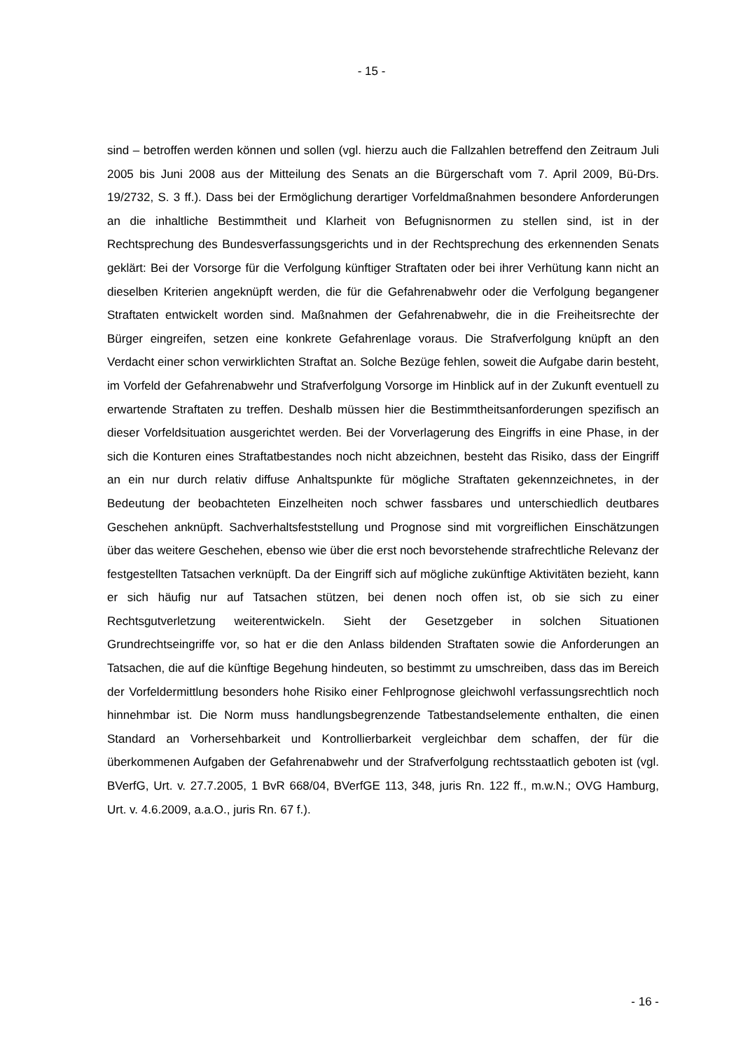- 15 -
sind – betroffen werden können und sollen (vgl. hierzu auch die Fallzahlen betreffend den Zeitraum Juli 2005 bis Juni 2008 aus der Mitteilung des Senats an die Bürgerschaft vom 7. April 2009, Bü-Drs. 19/2732, S. 3 ff.). Dass bei der Ermöglichung derartiger Vorfeld­maßnahmen besondere Anforderungen an die inhaltliche Bestimmtheit und Klarheit von Befugnisnormen zu stellen sind, ist in der Rechtsprechung des Bundesverfassungsge­richts und in der Rechtsprechung des erkennenden Senats geklärt: Bei der Vorsorge für die Verfolgung künftiger Straftaten oder bei ihrer Verhütung kann nicht an dieselben Krite­rien angeknüpft werden, die für die Gefahrenabwehr oder die Verfolgung begangener Straftaten entwickelt worden sind. Maßnahmen der Gefahrenabwehr, die in die Freiheits­rechte der Bürger eingreifen, setzen eine konkrete Gefahrenlage voraus. Die Strafverfol­gung knüpft an den Verdacht einer schon verwirklichten Straftat an. Solche Bezüge feh­len, soweit die Aufgabe darin besteht, im Vorfeld der Gefahrenabwehr und Strafverfolgung Vorsorge im Hinblick auf in der Zukunft eventuell zu erwartende Straftaten zu treffen. Deshalb müssen hier die Bestimmtheitsanforderungen spezifisch an dieser Vorfeldsituati­on ausgerichtet werden. Bei der Vorverlagerung des Eingriffs in eine Phase, in der sich die Konturen eines Straftatbestandes noch nicht abzeichnen, besteht das Risiko, dass der Eingriff an ein nur durch relativ diffuse Anhaltspunkte für mögliche Straftaten gekenn­zeichnetes, in der Bedeutung der beobachteten Einzelheiten noch schwer fassbares und unterschiedlich deutbares Geschehen anknüpft. Sachverhaltsfeststellung und Prognose sind mit vorgreiflichen Einschätzungen über das weitere Geschehen, ebenso wie über die erst noch bevorstehende strafrechtliche Relevanz der festgestellten Tatsachen verknüpft. Da der Eingriff sich auf mögliche zukünftige Aktivitäten bezieht, kann er sich häufig nur auf Tatsachen stützen, bei denen noch offen ist, ob sie sich zu einer Rechtsgutverletzung weiterentwickeln. Sieht der Gesetzgeber in solchen Situationen Grundrechtseingriffe vor, so hat er die den Anlass bildenden Straftaten sowie die Anforderungen an Tatsachen, die auf die künftige Begehung hindeuten, so bestimmt zu umschreiben, dass das im Bereich der Vorfeldermittlung besonders hohe Risiko einer Fehlprognose gleichwohl verfassungs­rechtlich noch hinnehmbar ist. Die Norm muss handlungsbegrenzende Tatbestandsele­mente enthalten, die einen Standard an Vorhersehbarkeit und Kontrollierbarkeit ver­gleichbar dem schaffen, der für die überkommenen Aufgaben der Gefahrenabwehr und der Strafverfolgung rechtsstaatlich geboten ist (vgl. BVerfG, Urt. v. 27.7.2005, 1 BvR 668/04, BVerfGE 113, 348, juris Rn. 122 ff., m.w.N.; OVG Hamburg, Urt. v. 4.6.2009, a.a.O., juris Rn. 67 f.).
- 16 -